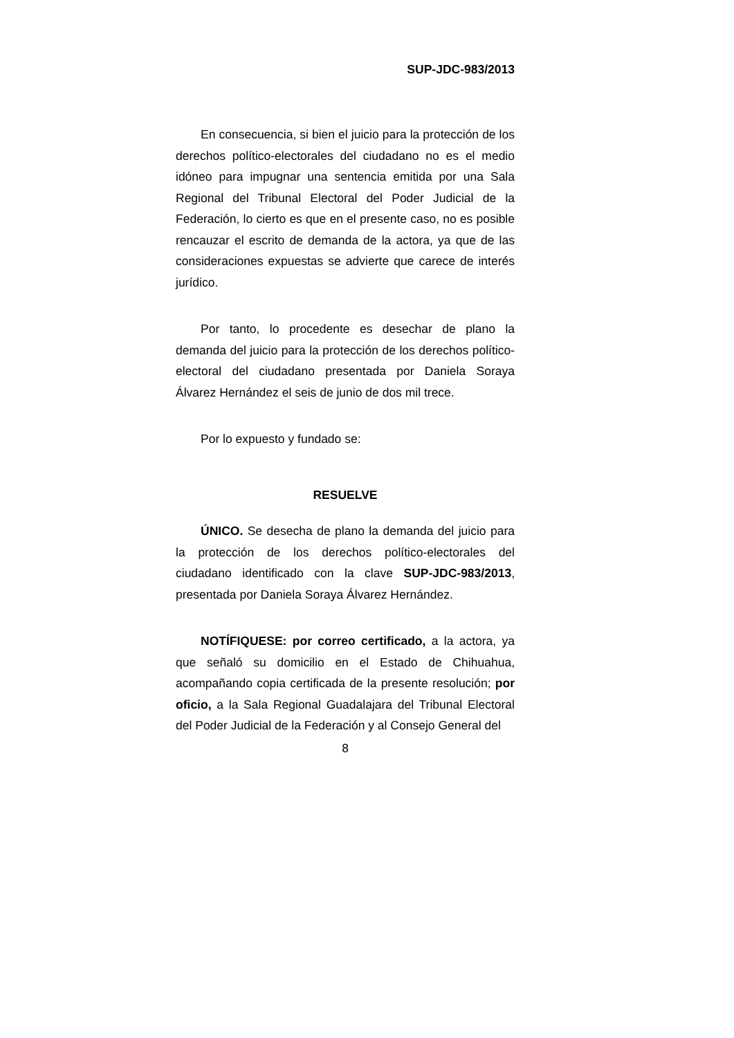SUP-JDC-983/2013
En consecuencia, si bien el juicio para la protección de los derechos político-electorales del ciudadano no es el medio idóneo para impugnar una sentencia emitida por una Sala Regional del Tribunal Electoral del Poder Judicial de la Federación, lo cierto es que en el presente caso, no es posible rencauzar el escrito de demanda de la actora, ya que de las consideraciones expuestas se advierte que carece de interés jurídico.
Por tanto, lo procedente es desechar de plano la demanda del juicio para la protección de los derechos político-electoral del ciudadano presentada por Daniela Soraya Álvarez Hernández el seis de junio de dos mil trece.
Por lo expuesto y fundado se:
RESUELVE
ÚNICO. Se desecha de plano la demanda del juicio para la protección de los derechos político-electorales del ciudadano identificado con la clave SUP-JDC-983/2013, presentada por Daniela Soraya Álvarez Hernández.
NOTÍFIQUESE: por correo certificado, a la actora, ya que señaló su domicilio en el Estado de Chihuahua, acompañando copia certificada de la presente resolución; por oficio, a la Sala Regional Guadalajara del Tribunal Electoral del Poder Judicial de la Federación y al Consejo General del
8